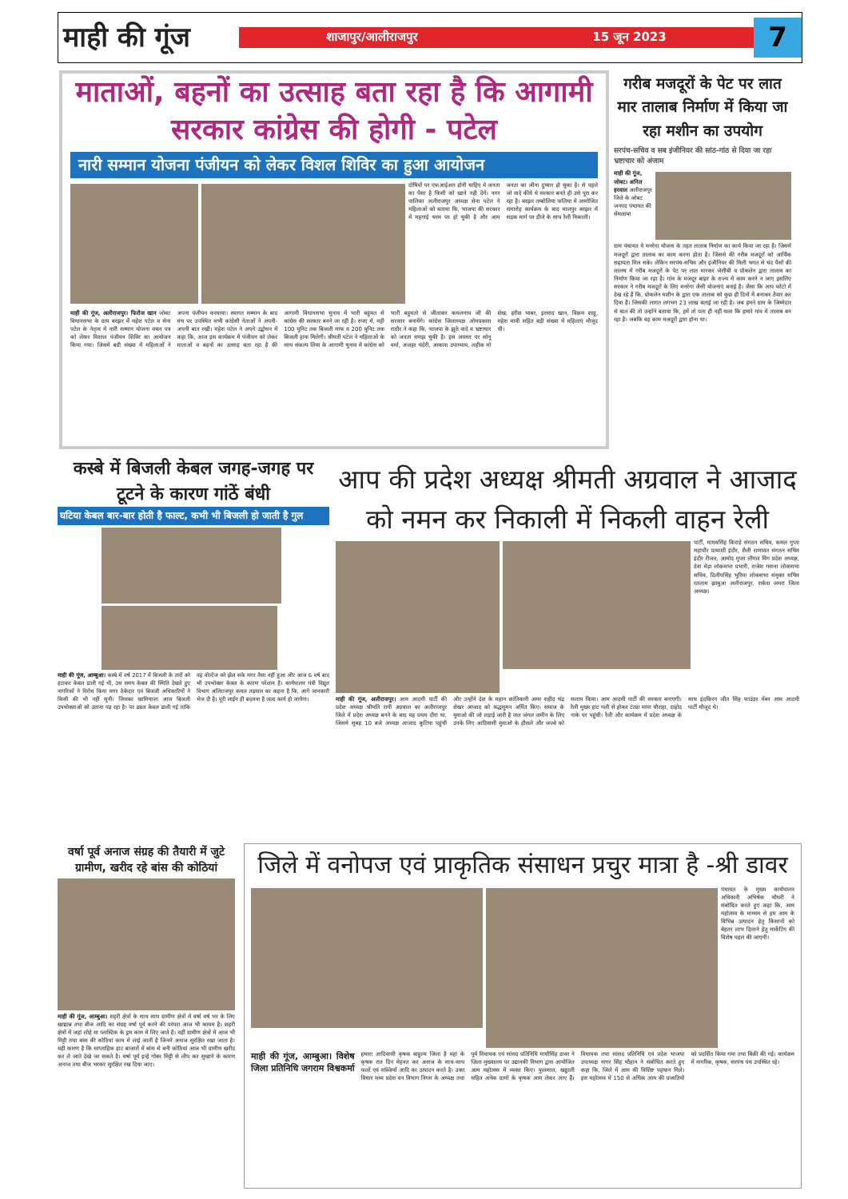माही की गूंज
शाजापुर/आलीराजपुर 15 जून 2023
7
माताओं, बहनों का उत्साह बता रहा है कि आगामी सरकार कांग्रेस की होगी - पटेल
नारी सम्मान योजना पंजीयन को लेकर विशल शिविर का हुआ आयोजन
दोषियों पर एफआईआर होनी चाहिए ये जनता का पैसा है किसी को खाने नही देंगें। नगर पालिका अलीराजपुर अध्यक्ष सेना पटेल ने महिलाओं को बताया कि, भाजपा की सरकार में महगांई चरम पर हो चुकी है और आम जनता का जीना दुभ्वार हो चुका है। से पहले जो वादे कीये थे सरकार बनते ही उसे पुरा कर रहा है। बरझर तम्बोलिया फलिया में आयोजित समारोह कार्यक्रम के बाद मालपुर बरझर में सड़क मार्ग पर डीजे के साथ रैली निकाली।
माही की गूंज, अलीराजपुर। फिरोज खान जोबट विधानसभा के ग्राम बरझर में महेश पटेल व सेना पटेल के नेतृत्व में नारी सम्मान योजना वचन पत्र को लेकर विशाल पंजीयन शिविर का आयोजन किया गया। जिसमें बडी संख्या में महिलाओं ने अपना पंजीयन करवाया। स्वागत सम्मान के बाद मंच पर उपस्थित सभी कांग्रेसी नेताओं ने अपनी-अपनी बात रखी। महेश पटेल ने अपने उद्बोधन में कहा कि, आज इस कार्यक्रम में पंजीयन को लेकर माताओं व बहनों का उत्साह बता रहा है की आगामी विधानसभा चुनाव में भारी बहुमत से कांग्रेस की सरकार बनने जा रही है। रुपए में, वही 100 युनिट तक बिजली माफ व 200 युनिट तक बिजली हाफ मिलेगी। श्रीमती पटेल ने महिलाओं के साथ संकल्प लिया के आगामी चुनाव में कांग्रेस को भारी बहुमतो से जीताकर कमलनाथ जी की सरकार बनायेंगे। कांग्रेस जिलाध्यक्ष ओमप्रकाश राठौर ने कहा कि, भाजपा के झूठे वादे व भ्रष्टाचार को जनता समझ चुकी है। इस अवसर पर सोनू वर्मा, अजहर चंदेरी, आकाश उपाध्याय, लहीक मो शेख, हरीश भाबर, इरसाद खान, विक्रम शाहू, महेश मावी सहित बड़ी संख्या में महिलाएं मौजूद थी।
गरीब मजदूरों के पेट पर लात मार तालाब निर्माण में किया जा रहा मशीन का उपयोग
सरपंच-सचिव व सब इंजीनियर की सांठ-गांठ से दिया जा रहा भ्रष्टाचार को अंजाम
माही की गूंज, जोबट। अनिल हरवाल अलीराजपुर जिले के जोबट जनपद पंचायत की सेमलाया
ग्राम पंचायत मे मनरेगा योजना के तहत तालाब निर्माण का कार्य किया जा रहा है। जिसमें मजदूरों द्वारा तालाब का काम करना होता है। जिससे की गरीब मजदूरों को आर्थिक सहायता मिल सके। लेकिन सरपंच-सचिव और इंजीनियर की मिली भगत से चंद पैसों की लालच में गरीब मजदूरों के पेट पर लात मारकर जेसीबी व प्रोकलेन द्वारा तालाब का निर्माण किया जा रहा है। गांव के मजदूर बाहर के राज्य में काम करने न जाए इसलिए सरकार ने गरीब मजदूरों के लिए मनरेगा जैसी योजनाएं बनाई है। जैसा कि आप फोटो में देख रहे हैं कि, प्रोकलेन मशीन के द्वारा एक तालाब को कुछ ही दिनों में बनाकर तैयार कर दिया है। जिसकी लागत लगभग 23 लाख बताई जा रही है। जब हमने ग्राम के जिम्मेदार से बात की तो उन्होंने बताया कि, हमें तो पता ही नहीं चला कि हमारे गांव में तालाब बन रहा है। जबकि वह काम मजदूरों द्वारा होना था।
कस्बे में बिजली केबल जगह-जगह पर टूटने के कारण गांठें बंधी
घटिया केबल बार-बार होती है फाल्ट, कभी भी बिजली हो जाती है गुल
माही की गूंज, आम्बुआ। कस्बे में वर्ष 2017 में बिजली के तारों को हटाकर केबल डाली गई थी, उस समय केबल की स्थिति देखते हुए नागरिकों ने विरोध किया मगर ठेकेदार एवं बिजली अधिकारियों ने किसी की भी नहीं सुनी। जिसका खामियाजा आज बिजली उपभोक्ताओं को उठाना पड़ रहा है। पर डबल केबल डाली गई ताकि वह वोल्टेज को झेल सके मगर वैसा नहीं हुआ और आज 6 वर्ष बाद भी उपभोक्ता केबल के कारण परेशान है। कार्यपालन यंत्री विद्युत विभाग अलिराजपुर कमल तड़वाल का कहना है कि, आगे जानकारी भेज दी है। पूरी लाईन ही बदलना है जल्द कार्य हो जायेगा।
आप की प्रदेश अध्यक्ष श्रीमती अग्रवाल ने आजाद को नमन कर निकाली में निकली वाहन रेली
पार्टी, माधवसिंह किराड़े संगठन सचिव, कमल गुप्ता महापौर प्रत्याशी इंदौर, शैली राणावत संगठन सचिव इंदौर रीजन, आमोद गुप्ता लीगल विंग प्रदेश अध्यक्ष, देवा मेड़ा लोकसभा प्रभारी, राजेश गवाना लोकसभा सचिव, दिलीपसिंह भूरिया लोकसभा संयुक्त सचिव रतलाम झाबुआ अलीराजपुर, राकेश जमरा जिला अध्यक्ष।
माही की गूंज, अलीराजपुर। आम आदमी पार्टी की प्रदेश अध्यक्ष श्रीमति रानी अग्रवाल का अलीराजपुर जिले में प्रदेश अध्यक्ष बनने के बाद यह प्रथम दौरा था, जिसमे सुबह 10 बजे अध्यक्ष आजाद कुटिया पहुंची और उन्होंने देश के महान क्रांतिकारी अमर शहीद चंद्र शेखर आजाद को श्रद्धसुमन अर्पित किए। समाज के युवाओ की जो लड़ाई जारी है जल जंगल जमीन के लिए उनके लिए आदिवासी युवाओ के हौसले और जज्बे को सलाम किया। आम आदमी पार्टी की सरकार बनाएगी। रैली मुख्य हाट गली से होकर टंट्या मामा चौराहा, दाहोद नाके पर पहुंची। रैली और कार्यक्रम में प्रदेश अध्यक्ष के साथ इंदकिरन जीत सिंह फाउंडर मेंबर आम आदमी पार्टी मौजूद थे।
वर्षा पूर्व अनाज संग्रह की तैयारी में जुटे ग्रामीण, खरीद रहे बांस की कोठियां
माही की गूंज, आम्बुआ। शहरी क्षेत्रों के साथ साथ ग्रामीण क्षेत्रों में वर्षा वर्ष भर के लिए खाद्यान्न तथा बीज आदि का संग्रह वर्षा पूर्व करने की परंपरा आज भी कायम है। शहरी क्षेत्रों में जहां लोहे या प्लास्टिक के ड्रम काम में लिए जाते है। वहीं ग्रामीण क्षेत्रों में आज भी मिट्टी तथा बांस की कोठियां काम में लाई जाती है जिनमें अनाज सुरक्षित रखा जाता है। यही कारण है कि साप्ताहिक हाट बाजारों में बांस से बनी कोठियां आज भी ग्रामीण खरीद कर ले जाते देखे जा सकते है। वर्षा पूर्व इन्हें गोबर मिट्टी से लीप कर सुखाने के कारण अनाज तथा बीज भरकर सुरक्षित रख दिया जाए।
जिले में वनोपज एवं प्राकृतिक संसाधन प्रचुर मात्रा है -श्री डावर
पंचायत के मुख्य कार्यपालन अधिकारी अभिषेक चौधरी ने संबोधित करते हुए कहा कि, आम महोत्सव के माध्यम से हम आम के विभिन्न उत्पादन हेतु किसानों को बेहतर लाभ दिलाने हेतु मार्केटिंग की विशेष पहल की जाएगी।
माही की गूंज, आम्बुआ। विशेष जिला प्रतिनिधि जगराम विश्वकर्मा हमारा आदिवासी कृषक बाहुल्य जिला है यहां के कृषक रात दिन मेहनत कर अनाज के साथ-साथ फलों एवं सब्जियों आदि का उत्पादन करते है। उक्त विचार मध्य प्रदेश वन विभाग निगम के अध्यक्ष तथा पूर्व विधायक एवं सांसद प्रतिनिधि माधौसिंह डावर ने जिला मुख्यालय पर उद्यानकी विभाग द्वारा आयोजित आम महोत्सव में व्यक्त किए। फुलमाल, खड्डाली सहित अनेक ग्रामों के कृषक आम लेकर आए हैं। विधायक तथा सांसद प्रतिनिधि एवं प्रदेश भाजपा उपाध्यक्ष नागर सिंह चौहान ने संबोधित करते हुए कहा कि, जिले में आम की विशिष्ट पहचान मिले। इस महोत्सव में 150 से अधिक आम की प्रजातियों को प्रदर्शित किया गया तथा बिक्री की गई। कार्यक्रम में नागरिक, कृषक, सरपंच पंच उपस्थित रहे।